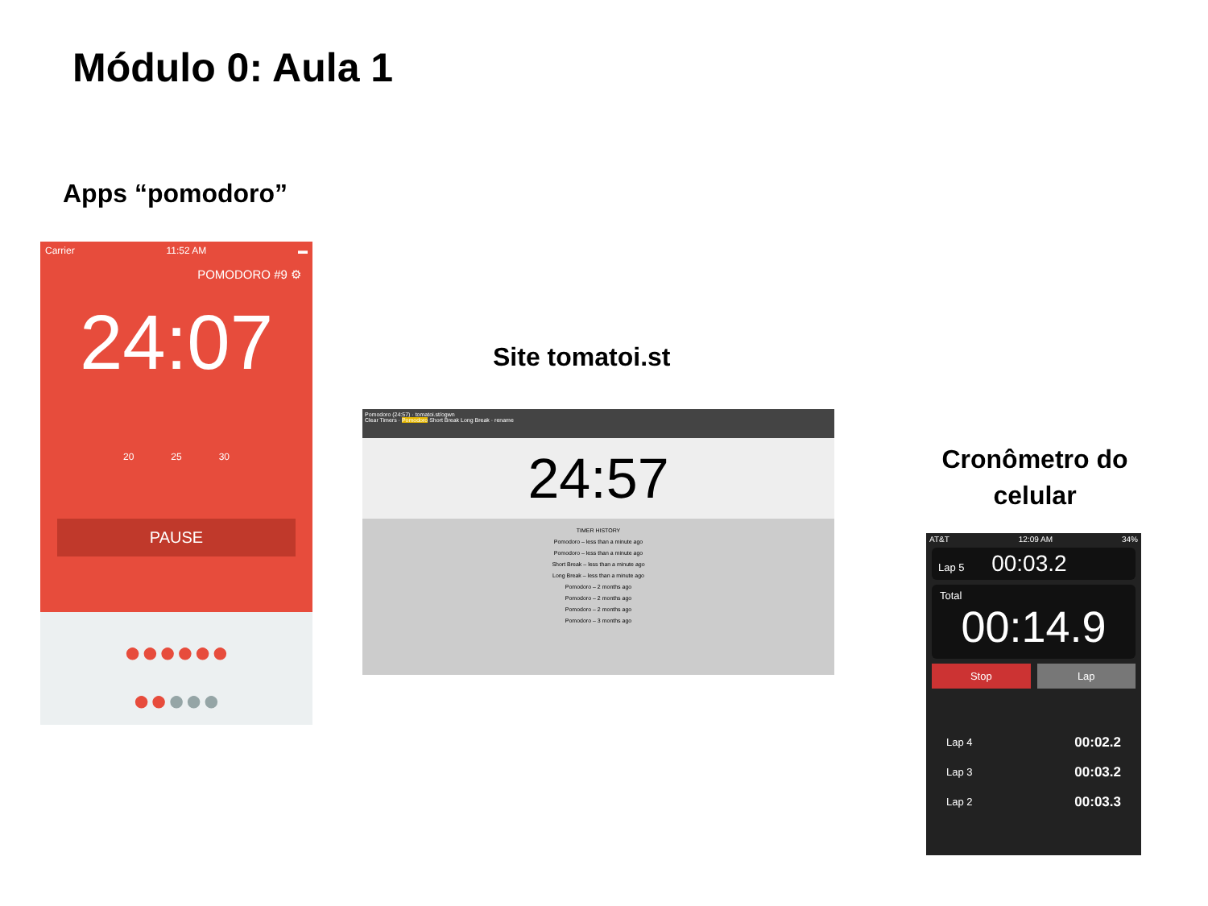Módulo 0: Aula 1
Apps “pomodoro”
Carrier 11:52 AM ▬
POMODORO #9 ⚙
24:07
20 25 30
PAUSE
●●●●●●
●●●●●
Site tomatoi.st
Pomodoro (24:57) · tomatoi.st/ogwn
Clear Timers · Pomodoro Short Break Long Break · rename
24:57
TIMER HISTORY
Pomodoro – less than a minute ago
Pomodoro – less than a minute ago
Short Break – less than a minute ago
Long Break – less than a minute ago
Pomodoro – 2 months ago
Pomodoro – 2 months ago
Pomodoro – 2 months ago
Pomodoro – 3 months ago
Cronômetro do celular
AT&T 12:09 AM 34%
Lap 5 00:03.2
Total
00:14.9
Stop Lap
Lap 4 00:02.2
Lap 3 00:03.2
Lap 2 00:03.3